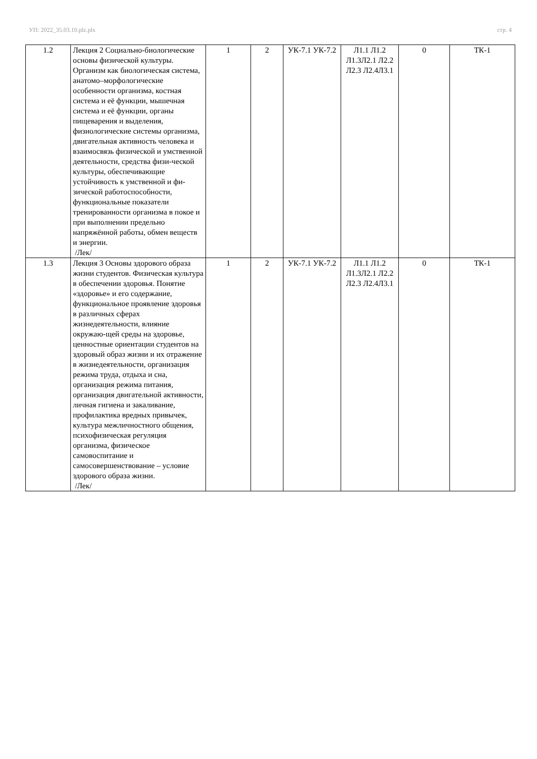УП: 2022_35.03.10.plz.plx стр. 4
| 1.2 | Лекция 2 Социально-биологические основы физической культуры. Организм как биологическая система, анатомо–морфологические особенности организма, костная система и её функции, мышечная система и её функции, органы пищеварения и выделения, физиологические системы организма, двигательная активность человека и взаимосвязь физической и умственной деятельности, средства физи-ческой культуры, обеспечивающие устойчивость к умственной и фи-зической работоспособности, функциональные показатели тренированности организма в покое и при выполнении предельно напряжённой работы, обмен веществ и энергии. /Лек/ | 1 | 2 | УК-7.1 УК-7.2 | Л1.1 Л1.2 Л1.3Л2.1 Л2.2 Л2.3 Л2.4Л3.1 | 0 | ТК-1 |
| 1.3 | Лекция 3 Основы здорового образа жизни студентов. Физическая культура в обеспечении здоровья. Понятие «здоровье» и его содержание, функциональное проявление здоровья в различных сферах жизнедеятельности, влияние окружаю-щей среды на здоровье, ценностные ориентации студентов на здоровый образ жизни и их отражение в жизнедеятельности, организация режима труда, отдыха и сна, организация режима питания, организация двигательной активности, личная гигиена и закаливание, профилактика вредных привычек, культура межличностного общения, психофизическая регуляция организма, физическое самовоспитание и самосовершенствование – условие здорового образа жизни. /Лек/ | 1 | 2 | УК-7.1 УК-7.2 | Л1.1 Л1.2 Л1.3Л2.1 Л2.2 Л2.3 Л2.4Л3.1 | 0 | ТК-1 |